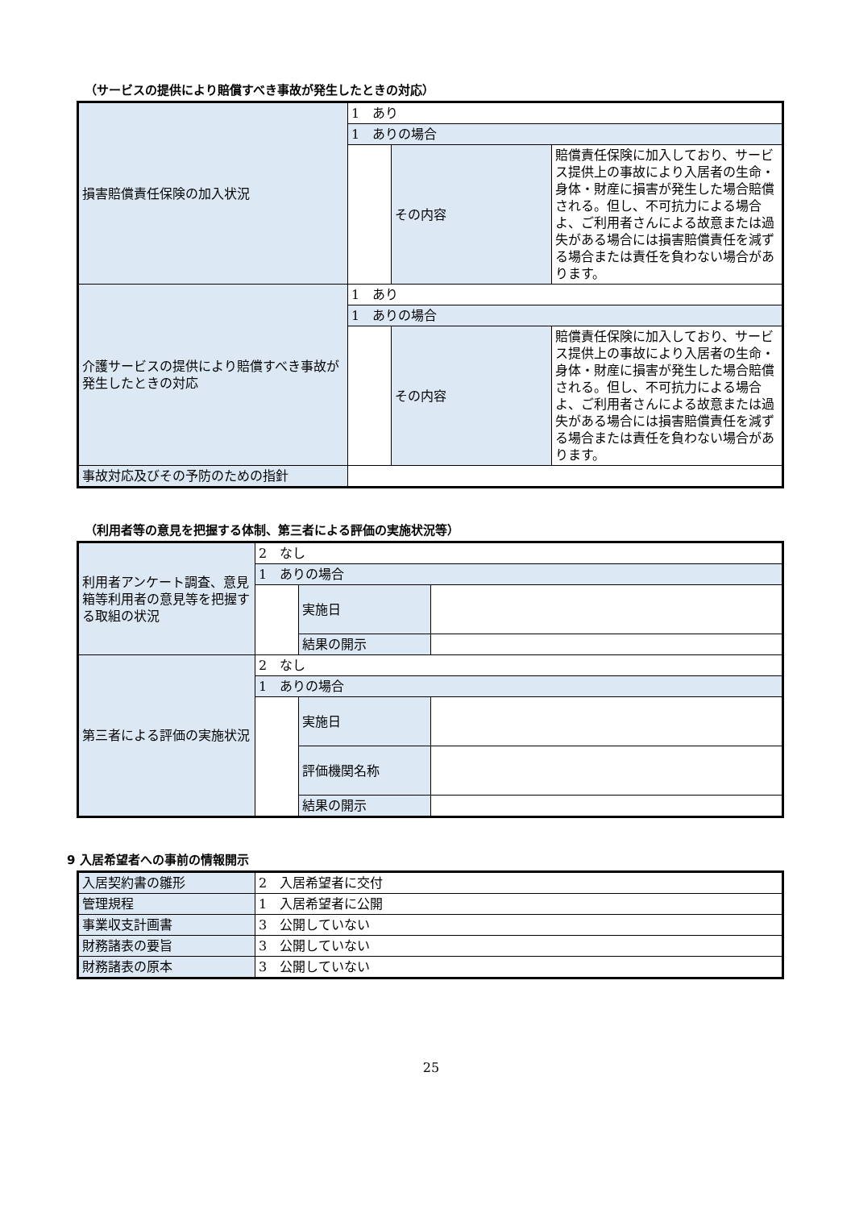（サービスの提供により賠償すべき事故が発生したときの対応）
| 損害賠償責任保険の加入状況 | 1 あり | | |
| | 1 ありの場合 | | |
| | | その内容 | 賠償責任保険に加入しており、サービス提供上の事故により入居者の生命・身体・財産に損害が発生した場合賠償される。但し、不可抗力による場合よ、ご利用者さんによる故意または過失がある場合には損害賠償責任を減ずる場合または責任を負わない場合があります。 |
| 介護サービスの提供により賠償すべき事故が発生したときの対応 | 1 あり | | |
| | 1 ありの場合 | | |
| | | その内容 | 賠償責任保険に加入しており、サービス提供上の事故により入居者の生命・身体・財産に損害が発生した場合賠償される。但し、不可抗力による場合よ、ご利用者さんによる故意または過失がある場合には損害賠償責任を減ずる場合または責任を負わない場合があります。 |
| 事故対応及びその予防のための指針 | | | |
（利用者等の意見を把握する体制、第三者による評価の実施状況等）
| 利用者アンケート調査、意見箱等利用者の意見等を把握する取組の状況 | 2 なし | | |
| | 1 ありの場合 | | |
| | | 実施日 | |
| | | 結果の開示 | |
| 第三者による評価の実施状況 | 2 なし | | |
| | 1 ありの場合 | | |
| | | 実施日 | |
| | | 評価機関名称 | |
| | | 結果の開示 | |
9 入居希望者への事前の情報開示
| 入居契約書の雛形 | 2 入居希望者に交付 |
| 管理規程 | 1 入居希望者に公開 |
| 事業収支計画書 | 3 公開していない |
| 財務諸表の要旨 | 3 公開していない |
| 財務諸表の原本 | 3 公開していない |
25